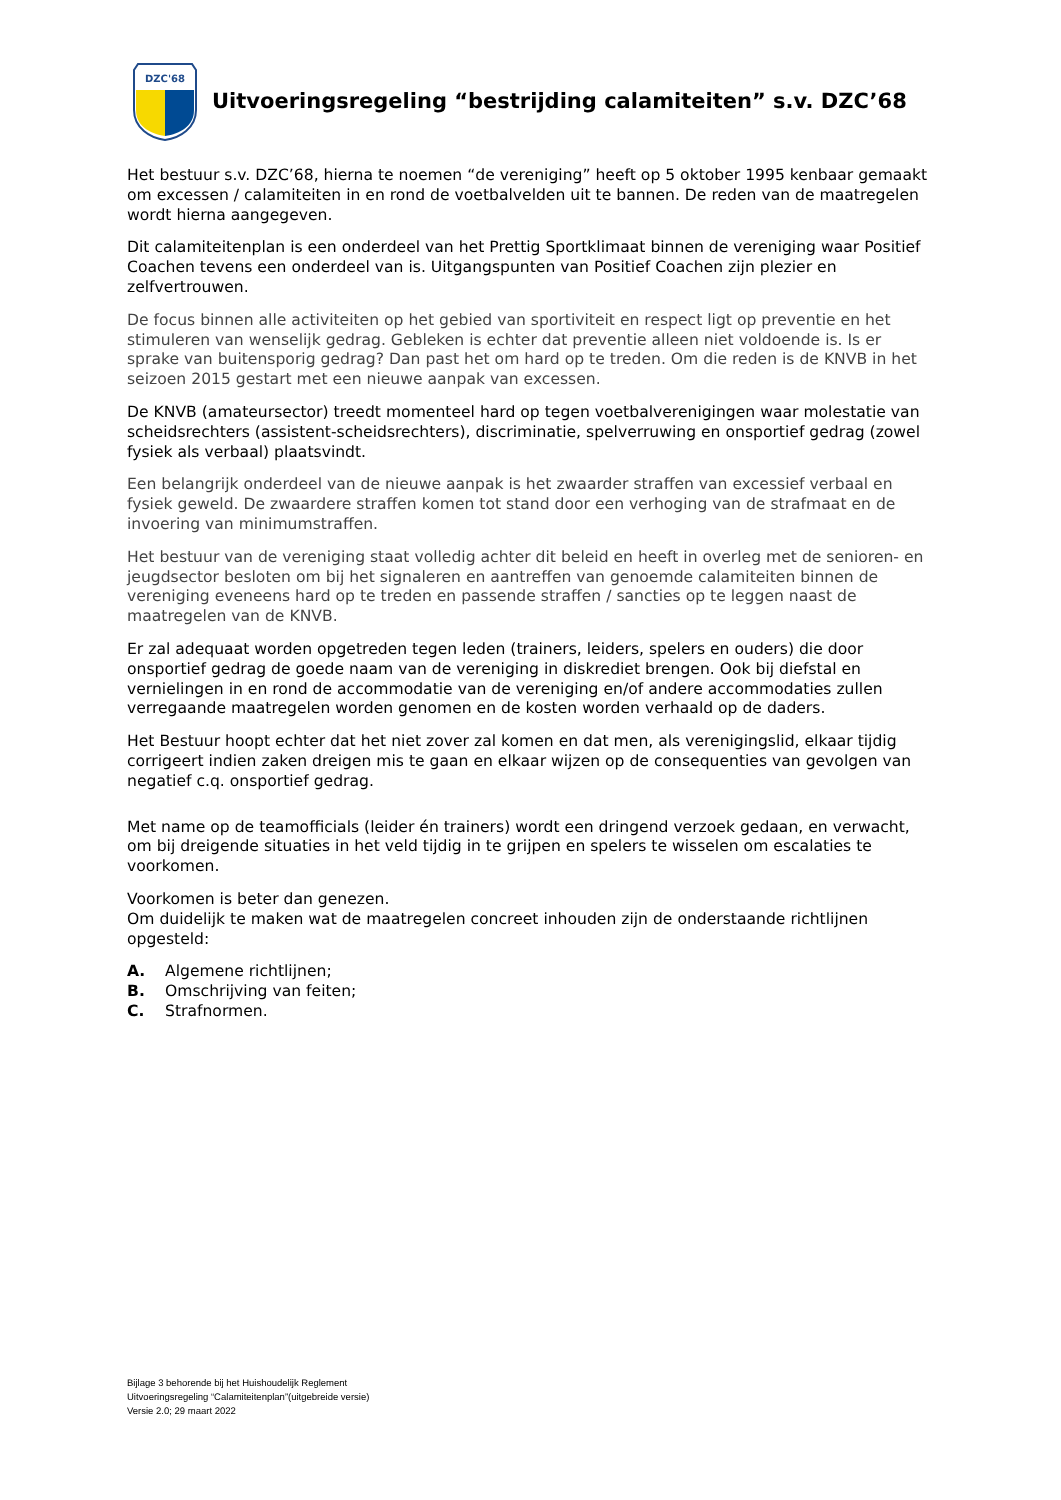DZC'68
Uitvoeringsregeling “bestrijding calamiteiten” s.v. DZC’68
Het bestuur s.v. DZC’68, hierna te noemen “de vereniging” heeft op 5 oktober 1995 kenbaar gemaakt om excessen / calamiteiten in en rond de voetbalvelden uit te bannen. De reden van de maatregelen wordt hierna aangegeven.
Dit calamiteitenplan is een onderdeel van het Prettig Sportklimaat binnen de vereniging waar Positief Coachen tevens een onderdeel van is. Uitgangspunten van Positief Coachen zijn plezier en zelfvertrouwen.
De focus binnen alle activiteiten op het gebied van sportiviteit en respect ligt op preventie en het stimuleren van wenselijk gedrag. Gebleken is echter dat preventie alleen niet voldoende is. Is er sprake van buitensporig gedrag? Dan past het om hard op te treden. Om die reden is de KNVB in het seizoen 2015 gestart met een nieuwe aanpak van excessen.
De KNVB (amateursector) treedt momenteel hard op tegen voetbalverenigingen waar molestatie van scheidsrechters (assistent-scheidsrechters), discriminatie, spelverruwing en onsportief gedrag (zowel fysiek als verbaal) plaatsvindt.
Een belangrijk onderdeel van de nieuwe aanpak is het zwaarder straffen van excessief verbaal en fysiek geweld. De zwaardere straffen komen tot stand door een verhoging van de strafmaat en de invoering van minimumstraffen.
Het bestuur van de vereniging staat volledig achter dit beleid en heeft in overleg met de senioren- en jeugdsector besloten om bij het signaleren en aantreffen van genoemde calamiteiten binnen de vereniging eveneens hard op te treden en passende straffen / sancties op te leggen naast de maatregelen van de KNVB.
Er zal adequaat worden opgetreden tegen leden (trainers, leiders, spelers en ouders) die door onsportief gedrag de goede naam van de vereniging in diskrediet brengen. Ook bij diefstal en vernielingen in en rond de accommodatie van de vereniging en/of andere accommodaties zullen verregaande maatregelen worden genomen en de kosten worden verhaald op de daders.
Het Bestuur hoopt echter dat het niet zover zal komen en dat men, als verenigingslid, elkaar tijdig corrigeert indien zaken dreigen mis te gaan en elkaar wijzen op de consequenties van gevolgen van negatief c.q. onsportief gedrag.
Met name op de teamofficials (leider én trainers) wordt een dringend verzoek gedaan, en verwacht, om bij dreigende situaties in het veld tijdig in te grijpen en spelers te wisselen om escalaties te voorkomen.
Voorkomen is beter dan genezen.
Om duidelijk te maken wat de maatregelen concreet inhouden zijn de onderstaande richtlijnen opgesteld:
A. Algemene richtlijnen;
B. Omschrijving van feiten;
C. Strafnormen.
Bijlage 3 behorende bij het Huishoudelijk Reglement
Uitvoeringsregeling “Calamiteitenplan”(uitgebreide versie)
Versie 2.0; 29 maart 2022